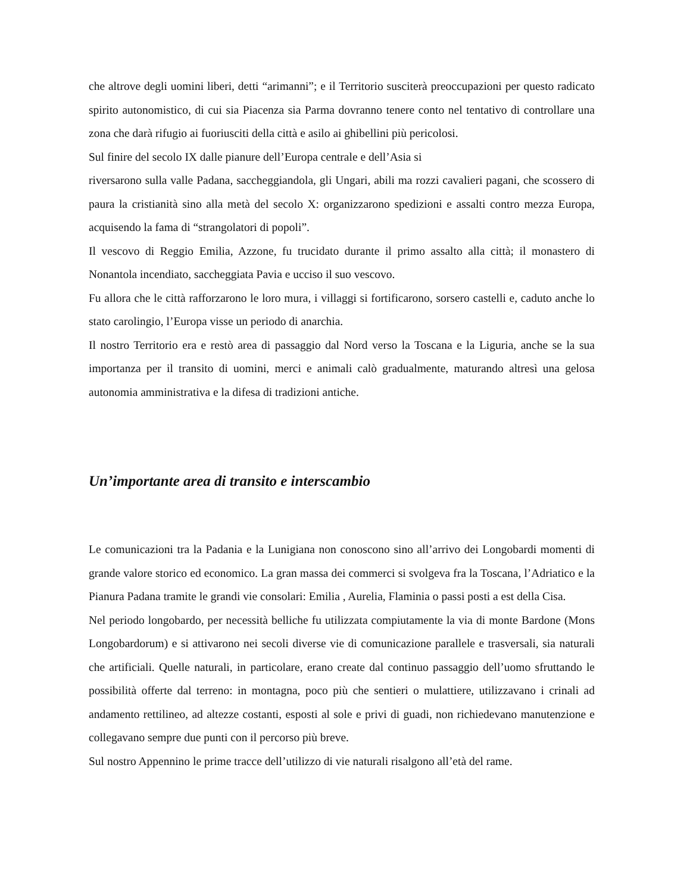che altrove degli uomini liberi, detti “arimanni”; e il Territorio susciterà preoccupazioni per questo radicato spirito autonomistico, di cui sia Piacenza sia Parma dovranno tenere conto nel tentativo di controllare una zona che darà rifugio ai fuoriusciti della città e asilo ai ghibellini più pericolosi.
Sul finire del secolo IX dalle pianure dell’Europa centrale e dell’Asia si
riversarono sulla valle Padana, saccheggiandola, gli Ungari, abili ma rozzi cavalieri pagani, che scossero di paura la cristianità sino alla metà del secolo X: organizzarono spedizioni e assalti contro mezza Europa, acquisendo la fama di “strangolatori di popoli”.
Il vescovo di Reggio Emilia, Azzone, fu trucidato durante il primo assalto alla città; il monastero di Nonantola incendiato, saccheggiata Pavia e ucciso il suo vescovo.
Fu allora che le città rafforzarono le loro mura, i villaggi si fortificarono, sorsero castelli e, caduto anche lo stato carolingio, l’Europa visse un periodo di anarchia.
Il nostro Territorio era e restò area di passaggio dal Nord verso la Toscana e la Liguria, anche se la sua importanza per il transito di uomini, merci e animali calò gradualmente, maturando altresì una gelosa autonomia amministrativa e la difesa di tradizioni antiche.
Un’importante area di transito e interscambio
Le comunicazioni tra la Padania e la Lunigiana non conoscono sino all’arrivo dei Longobardi momenti di grande valore storico ed economico. La gran massa dei commerci si svolgeva fra la Toscana, l’Adriatico e la Pianura Padana tramite le grandi vie consolari: Emilia , Aurelia, Flaminia o passi posti a est della Cisa.
Nel periodo longobardo, per necessità belliche fu utilizzata compiutamente la via di monte Bardone (Mons Longobardorum) e si attivarono nei secoli diverse vie di comunicazione parallele e trasversali, sia naturali che artificiali. Quelle naturali, in particolare, erano create dal continuo passaggio dell’uomo sfruttando le possibilità offerte dal terreno: in montagna, poco più che sentieri o mulattiere, utilizzavano i crinali ad andamento rettilineo, ad altezze costanti, esposti al sole e privi di guadi, non richiedevano manutenzione e collegavano sempre due punti con il percorso più breve.
Sul nostro Appennino le prime tracce dell’utilizzo di vie naturali risalgono all’età del rame.